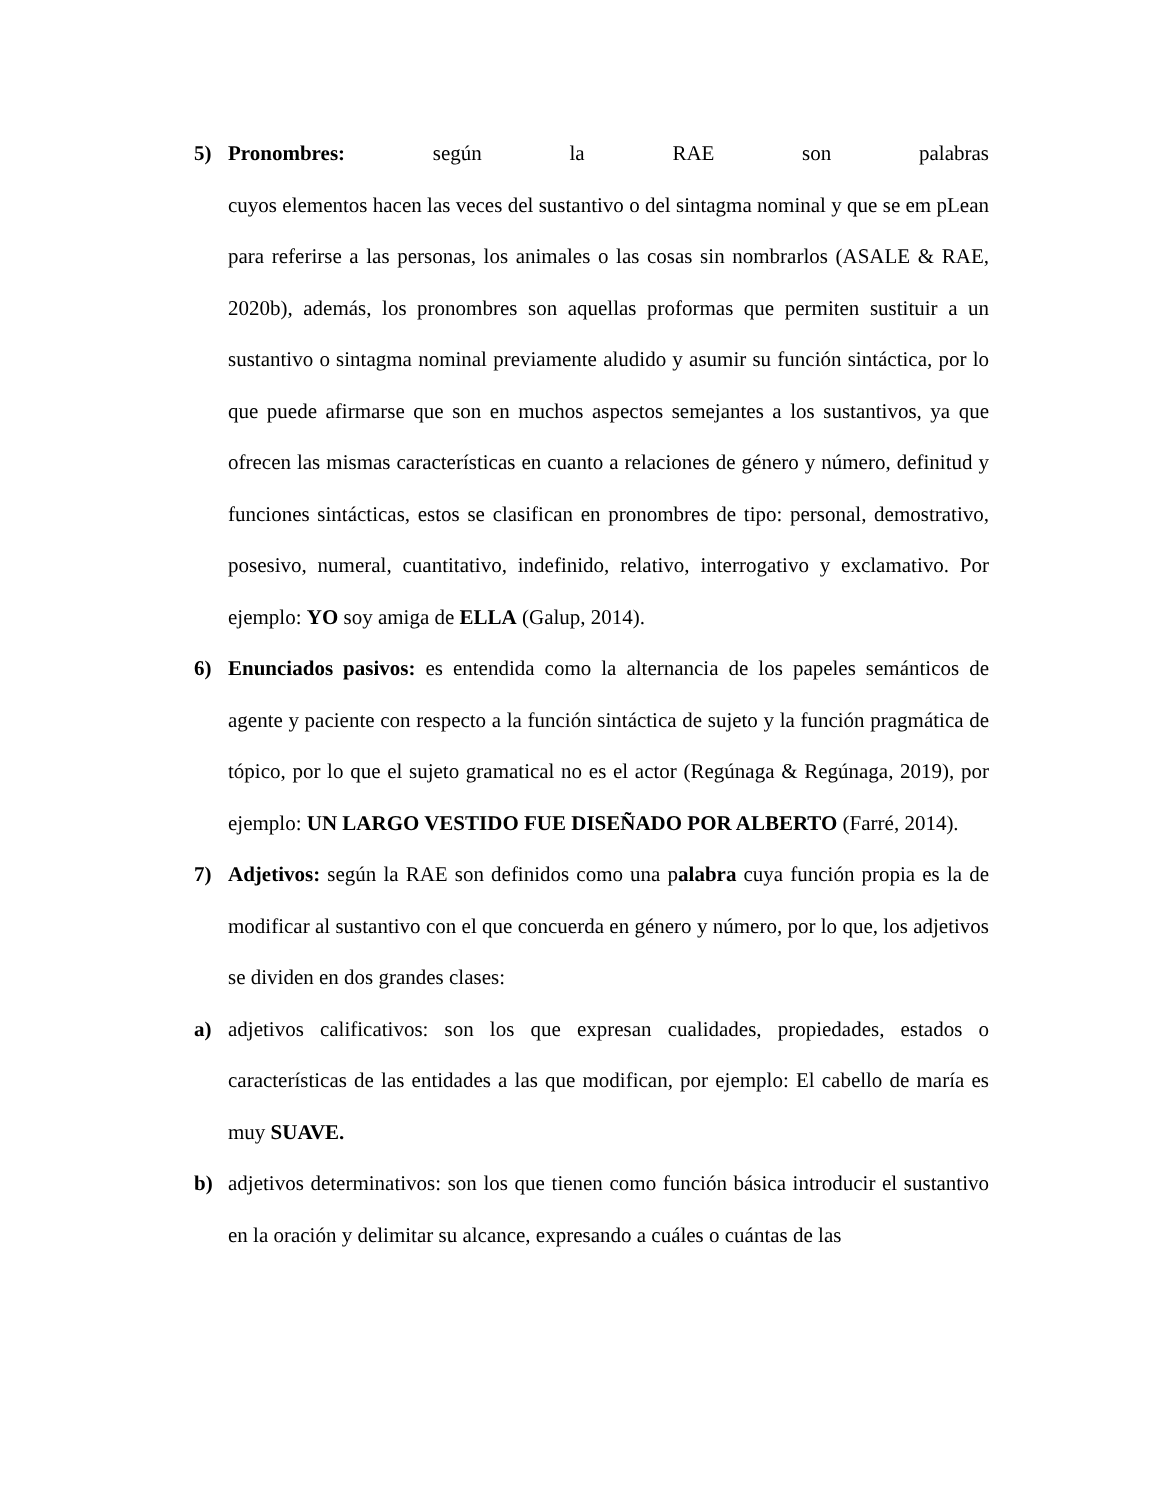5) Pronombres: según la RAE son palabras
cuyos elementos hacen las veces del sustantivo o del sintagma nominal y que se em pLean para referirse a las personas, los animales o las cosas sin nombrarlos (ASALE & RAE, 2020b), además, los pronombres son aquellas proformas que permiten sustituir a un sustantivo o sintagma nominal previamente aludido y asumir su función sintáctica, por lo que puede afirmarse que son en muchos aspectos semejantes a los sustantivos, ya que ofrecen las mismas características en cuanto a relaciones de género y número, definitud y funciones sintácticas, estos se clasifican en pronombres de tipo: personal, demostrativo, posesivo, numeral, cuantitativo, indefinido, relativo, interrogativo y exclamativo. Por ejemplo: YO soy amiga de ELLA (Galup, 2014).
6) Enunciados pasivos: es entendida como la alternancia de los papeles semánticos de agente y paciente con respecto a la función sintáctica de sujeto y la función pragmática de tópico, por lo que el sujeto gramatical no es el actor (Regúnaga & Regúnaga, 2019), por ejemplo: UN LARGO VESTIDO FUE DISEÑADO POR ALBERTO (Farré, 2014).
7) Adjetivos: según la RAE son definidos como una palabra cuya función propia es la de modificar al sustantivo con el que concuerda en género y número, por lo que, los adjetivos se dividen en dos grandes clases:
a) adjetivos calificativos: son los que expresan cualidades, propiedades, estados o características de las entidades a las que modifican, por ejemplo: El cabello de maría es muy SUAVE.
b) adjetivos determinativos: son los que tienen como función básica introducir el sustantivo en la oración y delimitar su alcance, expresando a cuáles o cuántas de las